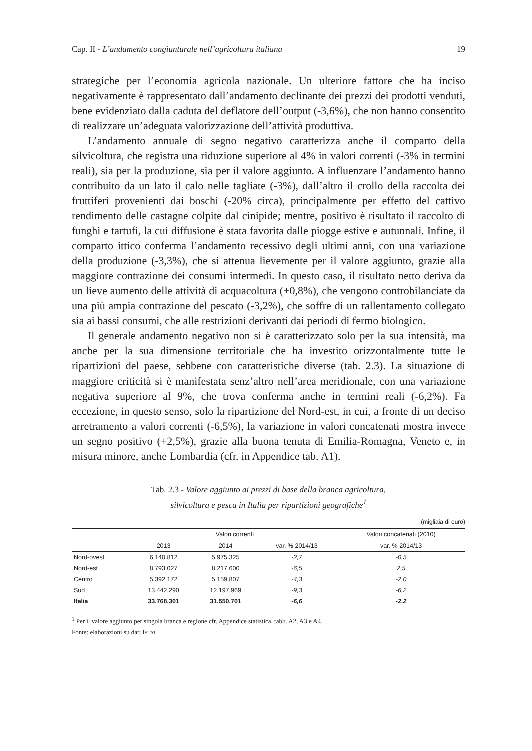Cap. II - L’andamento congiunturale nell’agricoltura italiana 19
strategiche per l’economia agricola nazionale. Un ulteriore fattore che ha inciso negativamente è rappresentato dall’andamento declinante dei prezzi dei prodotti venduti, bene evidenziato dalla caduta del deflatore dell’output (-3,6%), che non hanno consentito di realizzare un’adeguata valorizzazione dell’attività produttiva.
L’andamento annuale di segno negativo caratterizza anche il comparto della silvicoltura, che registra una riduzione superiore al 4% in valori correnti (-3% in termini reali), sia per la produzione, sia per il valore aggiunto. A influenzare l’andamento hanno contribuito da un lato il calo nelle tagliate (-3%), dall’altro il crollo della raccolta dei fruttiferi provenienti dai boschi (-20% circa), principalmente per effetto del cattivo rendimento delle castagne colpite dal cinipide; mentre, positivo è risultato il raccolto di funghi e tartufi, la cui diffusione è stata favorita dalle piogge estive e autunnali. Infine, il comparto ittico conferma l’andamento recessivo degli ultimi anni, con una variazione della produzione (-3,3%), che si attenua lievemente per il valore aggiunto, grazie alla maggiore contrazione dei consumi intermedi. In questo caso, il risultato netto deriva da un lieve aumento delle attività di acquacoltura (+0,8%), che vengono controbilanciate da una più ampia contrazione del pescato (-3,2%), che soffre di un rallentamento collegato sia ai bassi consumi, che alle restrizioni derivanti dai periodi di fermo biologico.
Il generale andamento negativo non si è caratterizzato solo per la sua intensità, ma anche per la sua dimensione territoriale che ha investito orizzontalmente tutte le ripartizioni del paese, sebbene con caratteristiche diverse (tab. 2.3). La situazione di maggiore criticità si è manifestata senz’altro nell’area meridionale, con una variazione negativa superiore al 9%, che trova conferma anche in termini reali (-6,2%). Fa eccezione, in questo senso, solo la ripartizione del Nord-est, in cui, a fronte di un deciso arretramento a valori correnti (-6,5%), la variazione in valori concatenati mostra invece un segno positivo (+2,5%), grazie alla buona tenuta di Emilia-Romagna, Veneto e, in misura minore, anche Lombardia (cfr. in Appendice tab. A1).
Tab. 2.3 - Valore aggiunto ai prezzi di base della branca agricoltura,
silvicoltura e pesca in Italia per ripartizioni geografiche<sup>1</sup>
(migliaia di euro)
| | Valori correnti | | | Valori concatenati (2010) |
| --- | --- | --- | --- | --- |
| | 2013 | 2014 | var. % 2014/13 | var. % 2014/13 |
| Nord-ovest | 6.140.812 | 5.975.325 | -2,7 | -0,5 |
| Nord-est | 8.793.027 | 8.217.600 | -6,5 | 2,5 |
| Centro | 5.392.172 | 5.159.807 | -4,3 | -2,0 |
| Sud | 13.442.290 | 12.197.969 | -9,3 | -6,2 |
| Italia | 33.768.301 | 31.550.701 | -6,6 | -2,2 |
<sup>1</sup> Per il valore aggiunto per singola branca e regione cfr. Appendice statistica, tabb. A2, A3 e A4.
Fonte: elaborazioni su dati ISTAT.